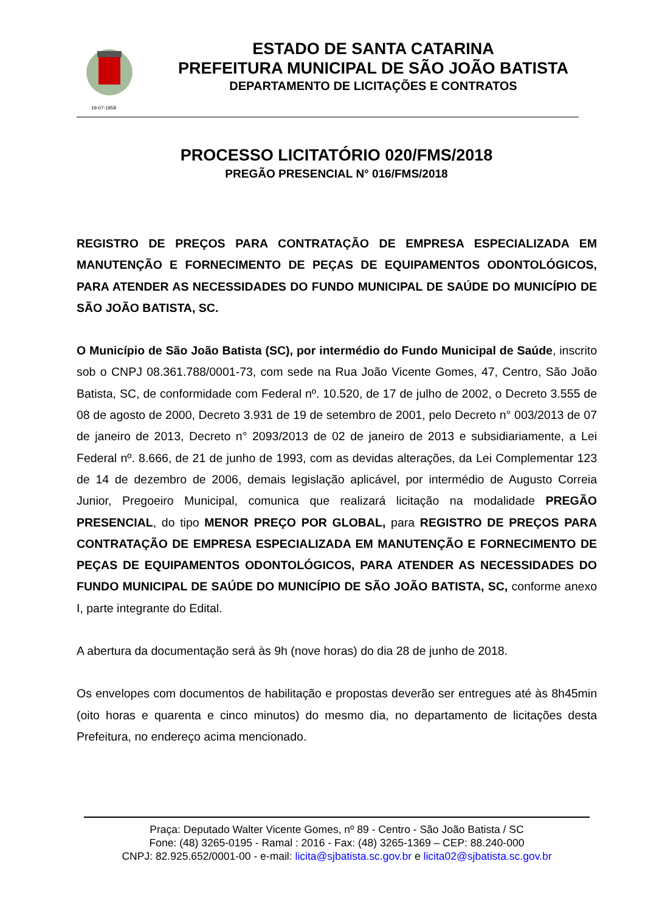19-07-1958
ESTADO DE SANTA CATARINA
PREFEITURA MUNICIPAL DE SÃO JOÃO BATISTA
DEPARTAMENTO DE LICITAÇÕES E CONTRATOS
PROCESSO LICITATÓRIO 020/FMS/2018
PREGÃO PRESENCIAL N° 016/FMS/2018
REGISTRO DE PREÇOS PARA CONTRATAÇÃO DE EMPRESA ESPECIALIZADA EM MANUTENÇÃO E FORNECIMENTO DE PEÇAS DE EQUIPAMENTOS ODONTOLÓGICOS, PARA ATENDER AS NECESSIDADES DO FUNDO MUNICIPAL DE SAÚDE DO MUNICÍPIO DE SÃO JOÃO BATISTA, SC.
O Município de São João Batista (SC), por intermédio do Fundo Municipal de Saúde, inscrito sob o CNPJ 08.361.788/0001-73, com sede na Rua João Vicente Gomes, 47, Centro, São João Batista, SC, de conformidade com Federal nº. 10.520, de 17 de julho de 2002, o Decreto 3.555 de 08 de agosto de 2000, Decreto 3.931 de 19 de setembro de 2001, pelo Decreto n° 003/2013 de 07 de janeiro de 2013, Decreto n° 2093/2013 de 02 de janeiro de 2013 e subsidiariamente, a Lei Federal nº. 8.666, de 21 de junho de 1993, com as devidas alterações, da Lei Complementar 123 de 14 de dezembro de 2006, demais legislação aplicável, por intermédio de Augusto Correia Junior, Pregoeiro Municipal, comunica que realizará licitação na modalidade PREGÃO PRESENCIAL, do tipo MENOR PREÇO POR GLOBAL, para REGISTRO DE PREÇOS PARA CONTRATAÇÃO DE EMPRESA ESPECIALIZADA EM MANUTENÇÃO E FORNECIMENTO DE PEÇAS DE EQUIPAMENTOS ODONTOLÓGICOS, PARA ATENDER AS NECESSIDADES DO FUNDO MUNICIPAL DE SAÚDE DO MUNICÍPIO DE SÃO JOÃO BATISTA, SC, conforme anexo I, parte integrante do Edital.
A abertura da documentação será às 9h (nove horas) do dia 28 de junho de 2018.
Os envelopes com documentos de habilitação e propostas deverão ser entregues até às 8h45min (oito horas e quarenta e cinco minutos) do mesmo dia, no departamento de licitações desta Prefeitura, no endereço acima mencionado.
Praça: Deputado Walter Vicente Gomes, nº 89 - Centro - São João Batista / SC
Fone: (48) 3265-0195 - Ramal : 2016 - Fax: (48) 3265-1369 – CEP: 88.240-000
CNPJ: 82.925.652/0001-00 - e-mail: licita@sjbatista.sc.gov.br e licita02@sjbatista.sc.gov.br